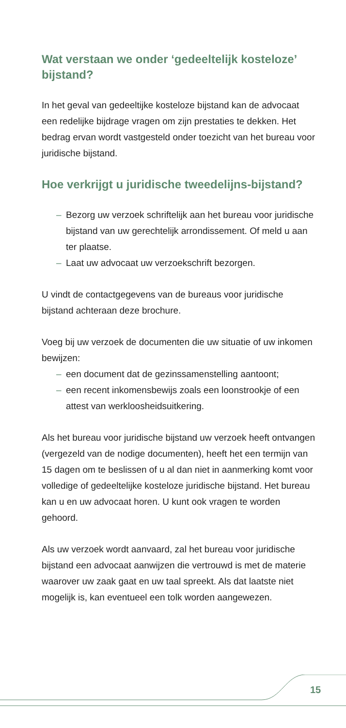Wat verstaan we onder ‘gedeeltelijk kosteloze’ bijstand?
In het geval van gedeeltijke kosteloze bijstand kan de advocaat een redelijke bijdrage vragen om zijn prestaties te dekken. Het bedrag ervan wordt vastgesteld onder toezicht van het bureau voor juridische bijstand.
Hoe verkrijgt u juridische tweedelijns-bijstand?
– Bezorg uw verzoek schriftelijk aan het bureau voor juridische bijstand van uw gerechtelijk arrondissement. Of meld u aan ter plaatse.
– Laat uw advocaat uw verzoekschrift bezorgen.
U vindt de contactgegevens van de bureaus voor juridische bijstand achteraan deze brochure.
Voeg bij uw verzoek de documenten die uw situatie of uw inkomen bewijzen:
– een document dat de gezinssamenstelling aantoont;
– een recent inkomensbewijs zoals een loonstrookje of een attest van werkloosheidsuitkering.
Als het bureau voor juridische bijstand uw verzoek heeft ontvangen (vergezeld van de nodige documenten), heeft het een termijn van 15 dagen om te beslissen of u al dan niet in aanmerking komt voor volledige of gedeeltelijke kosteloze juridische bijstand. Het bureau kan u en uw advocaat horen. U kunt ook vragen te worden gehoord.
Als uw verzoek wordt aanvaard, zal het bureau voor juridische bijstand een advocaat aanwijzen die vertrouwd is met de materie waarover uw zaak gaat en uw taal spreekt. Als dat laatste niet mogelijk is, kan eventueel een tolk worden aangewezen.
15